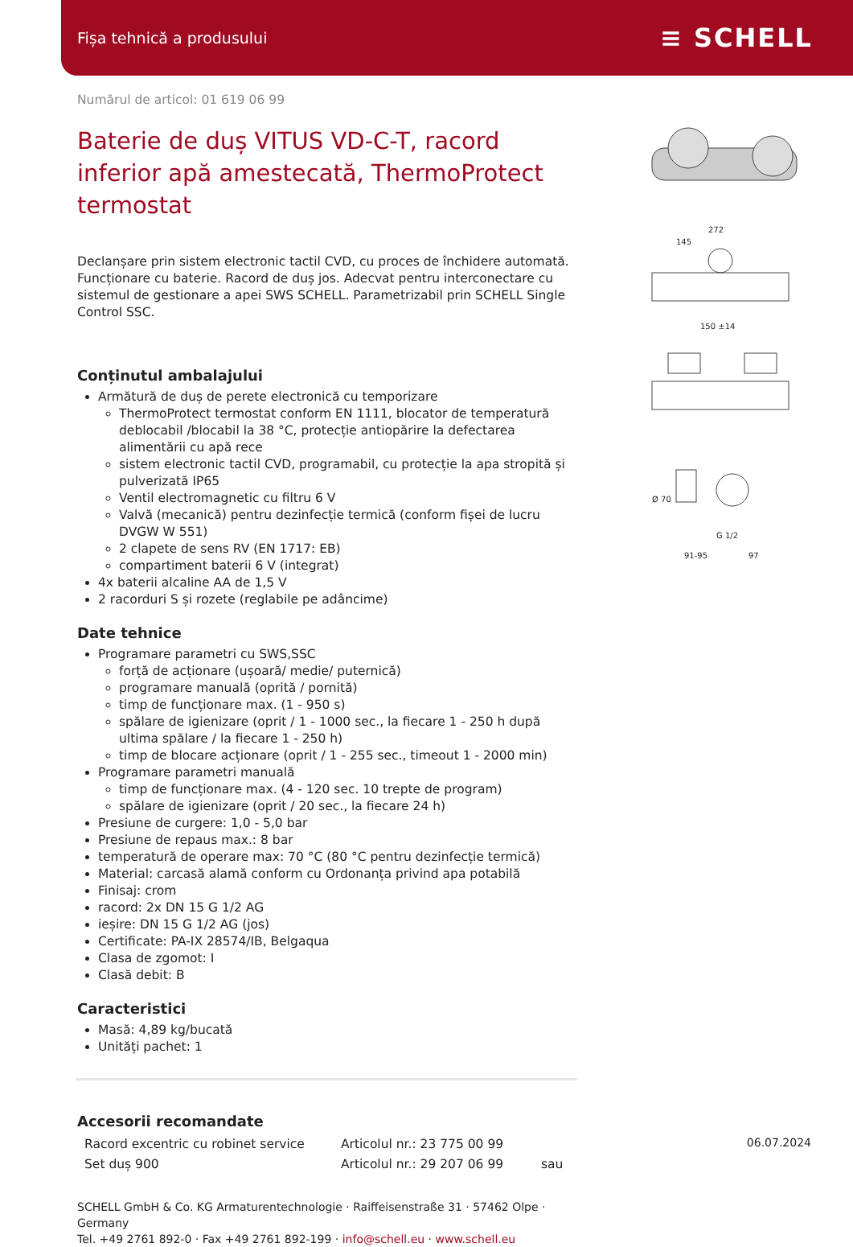Fișa tehnică a produsului ≡ SCHELL
Numărul de articol: 01 619 06 99
Baterie de duș VITUS VD-C-T, racord inferior apă amestecată, ThermoProtect termostat
Declanșare prin sistem electronic tactil CVD, cu proces de închidere automată. Funcționare cu baterie. Racord de duș jos. Adecvat pentru interconectare cu sistemul de gestionare a apei SWS SCHELL. Parametrizabil prin SCHELL Single Control SSC.
Conținutul ambalajului
Armătură de duș de perete electronică cu temporizare
ThermoProtect termostat conform EN 1111, blocator de temperatură deblocabil /blocabil la 38 °C, protecție antiopărire la defectarea alimentării cu apă rece
sistem electronic tactil CVD, programabil, cu protecție la apa stropită și pulverizată IP65
Ventil electromagnetic cu filtru 6 V
Valvă (mecanică) pentru dezinfecție termică (conform fișei de lucru DVGW W 551)
2 clapete de sens RV (EN 1717: EB)
compartiment baterii 6 V (integrat)
4x baterii alcaline AA de 1,5 V
2 racorduri S și rozete (reglabile pe adâncime)
Date tehnice
Programare parametri cu SWS,SSC
forță de acționare (ușoară/ medie/ puternică)
programare manuală (oprită / pornită)
timp de funcționare max. (1 - 950 s)
spălare de igienizare (oprit / 1 - 1000 sec., la fiecare 1 - 250 h după ultima spălare / la fiecare 1 - 250 h)
timp de blocare acționare (oprit / 1 - 255 sec., timeout 1 - 2000 min)
Programare parametri manuală
timp de funcționare max. (4 - 120 sec. 10 trepte de program)
spălare de igienizare (oprit / 20 sec., la fiecare 24 h)
Presiune de curgere: 1,0 - 5,0 bar
Presiune de repaus max.: 8 bar
temperatură de operare max: 70 °C (80 °C pentru dezinfecție termică)
Material: carcasă alamă conform cu Ordonanța privind apa potabilă
Finisaj: crom
racord: 2x DN 15 G 1/2 AG
ieșire: DN 15 G 1/2 AG (jos)
Certificate: PA-IX 28574/IB, Belgaqua
Clasa de zgomot: I
Clasă debit: B
Caracteristici
Masă: 4,89 kg/bucată
Unități pachet: 1
Accesorii recomandate
| Racord excentric cu robinet service | Articolul nr.: 23 775 00 99 | |
| Set duș 900 | Articolul nr.: 29 207 06 99 | sau |
SCHELL GmbH & Co. KG Armaturentechnologie · Raiffeisenstraße 31 · 57462 Olpe · Germany
Tel. +49 2761 892-0 · Fax +49 2761 892-199 · info@schell.eu · www.schell.eu
272
145
150 ±14
Ø 70
G 1/2
91-95
97
06.07.2024